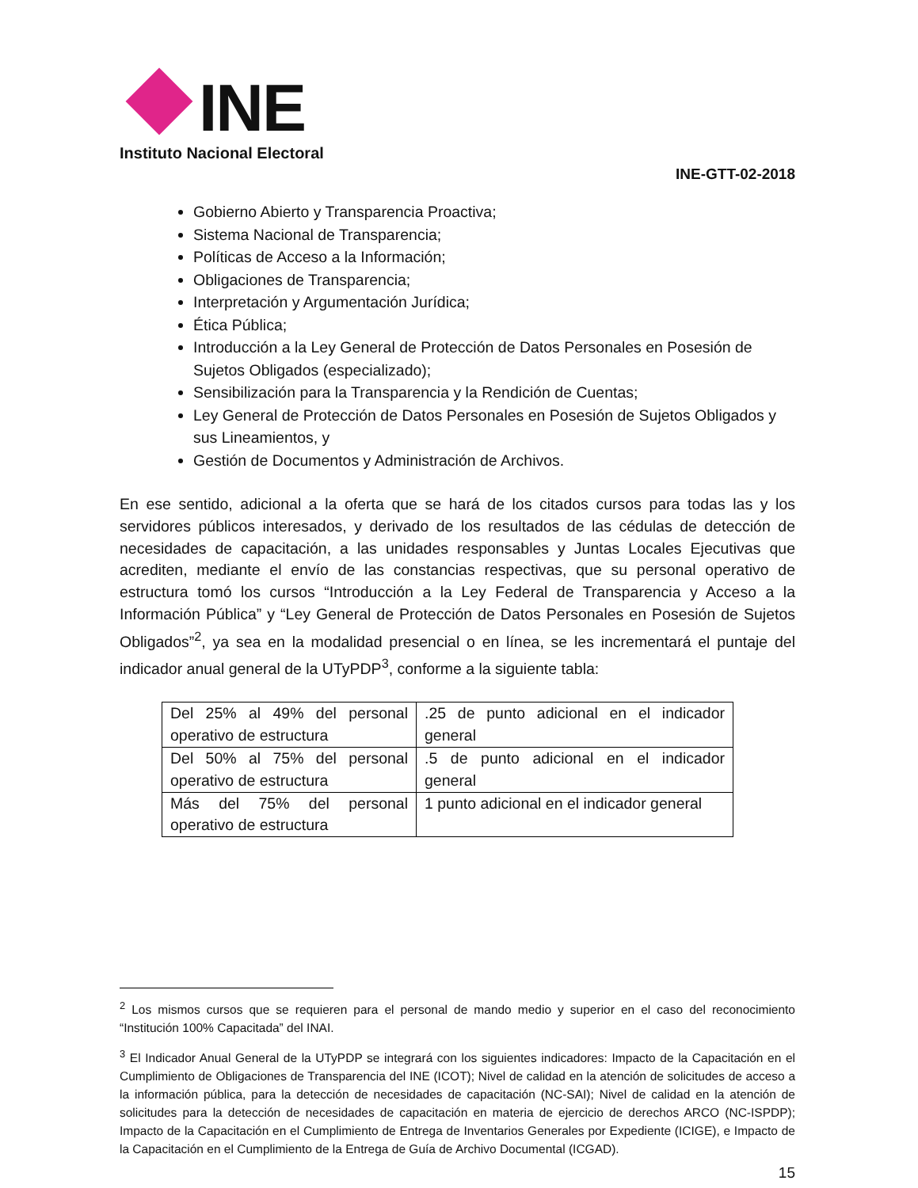INE
Instituto Nacional Electoral
INE-GTT-02-2018
Gobierno Abierto y Transparencia Proactiva;
Sistema Nacional de Transparencia;
Políticas de Acceso a la Información;
Obligaciones de Transparencia;
Interpretación y Argumentación Jurídica;
Ética Pública;
Introducción a la Ley General de Protección de Datos Personales en Posesión de Sujetos Obligados (especializado);
Sensibilización para la Transparencia y la Rendición de Cuentas;
Ley General de Protección de Datos Personales en Posesión de Sujetos Obligados y sus Lineamientos, y
Gestión de Documentos y Administración de Archivos.
En ese sentido, adicional a la oferta que se hará de los citados cursos para todas las y los servidores públicos interesados, y derivado de los resultados de las cédulas de detección de necesidades de capacitación, a las unidades responsables y Juntas Locales Ejecutivas que acrediten, mediante el envío de las constancias respectivas, que su personal operativo de estructura tomó los cursos “Introducción a la Ley Federal de Transparencia y Acceso a la Información Pública” y “Ley General de Protección de Datos Personales en Posesión de Sujetos Obligados”<sup>2</sup>, ya sea en la modalidad presencial o en línea, se les incrementará el puntaje del indicador anual general de la UTyPDP<sup>3</sup>, conforme a la siguiente tabla:
| Del 25% al 49% del personal operativo de estructura | .25 de punto adicional en el indicador general |
| Del 50% al 75% del personal operativo de estructura | .5 de punto adicional en el indicador general |
| Más del 75% del personal operativo de estructura | 1 punto adicional en el indicador general |
<sup>2</sup> Los mismos cursos que se requieren para el personal de mando medio y superior en el caso del reconocimiento “Institución 100% Capacitada” del INAI.
<sup>3</sup> El Indicador Anual General de la UTyPDP se integrará con los siguientes indicadores: Impacto de la Capacitación en el Cumplimiento de Obligaciones de Transparencia del INE (ICOT); Nivel de calidad en la atención de solicitudes de acceso a la información pública, para la detección de necesidades de capacitación (NC-SAI); Nivel de calidad en la atención de solicitudes para la detección de necesidades de capacitación en materia de ejercicio de derechos ARCO (NC-ISPDP); Impacto de la Capacitación en el Cumplimiento de Entrega de Inventarios Generales por Expediente (ICIGE), e Impacto de la Capacitación en el Cumplimiento de la Entrega de Guía de Archivo Documental (ICGAD).
15